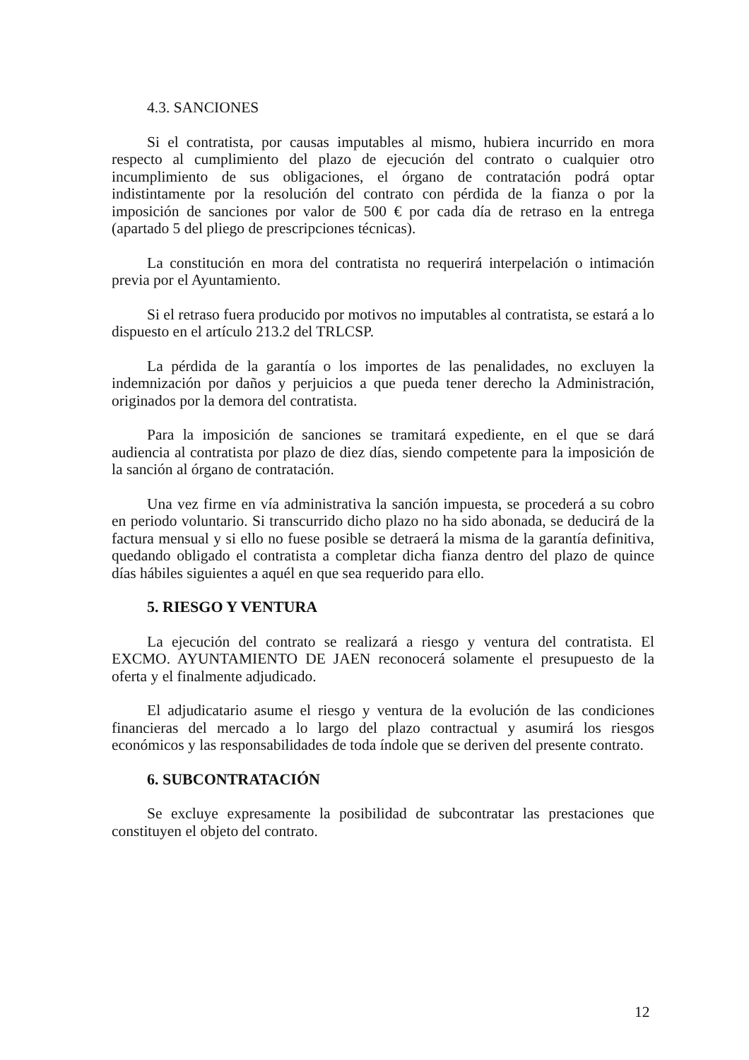4.3. SANCIONES
Si el contratista, por causas imputables al mismo, hubiera incurrido en mora respecto al cumplimiento del plazo de ejecución del contrato o cualquier otro incumplimiento de sus obligaciones, el órgano de contratación podrá optar indistintamente por la resolución del contrato con pérdida de la fianza o por la imposición de sanciones por valor de 500 € por cada día de retraso en la entrega (apartado 5 del pliego de prescripciones técnicas).
La constitución en mora del contratista no requerirá interpelación o intimación previa por el Ayuntamiento.
Si el retraso fuera producido por motivos no imputables al contratista, se estará a lo dispuesto en el artículo 213.2 del TRLCSP.
La pérdida de la garantía o los importes de las penalidades, no excluyen la indemnización por daños y perjuicios a que pueda tener derecho la Administración, originados por la demora del contratista.
Para la imposición de sanciones se tramitará expediente, en el que se dará audiencia al contratista por plazo de diez días, siendo competente para la imposición de la sanción al órgano de contratación.
Una vez firme en vía administrativa la sanción impuesta, se procederá a su cobro en periodo voluntario. Si transcurrido dicho plazo no ha sido abonada, se deducirá de la factura mensual y si ello no fuese posible se detraerá la misma de la garantía definitiva, quedando obligado el contratista a completar dicha fianza dentro del plazo de quince días hábiles siguientes a aquél en que sea requerido para ello.
5. RIESGO Y VENTURA
La ejecución del contrato se realizará a riesgo y ventura del contratista. El EXCMO. AYUNTAMIENTO DE JAEN reconocerá solamente el presupuesto de la oferta y el finalmente adjudicado.
El adjudicatario asume el riesgo y ventura de la evolución de las condiciones financieras del mercado a lo largo del plazo contractual y asumirá los riesgos económicos y las responsabilidades de toda índole que se deriven del presente contrato.
6. SUBCONTRATACIÓN
Se excluye expresamente la posibilidad de subcontratar las prestaciones que constituyen el objeto del contrato.
12